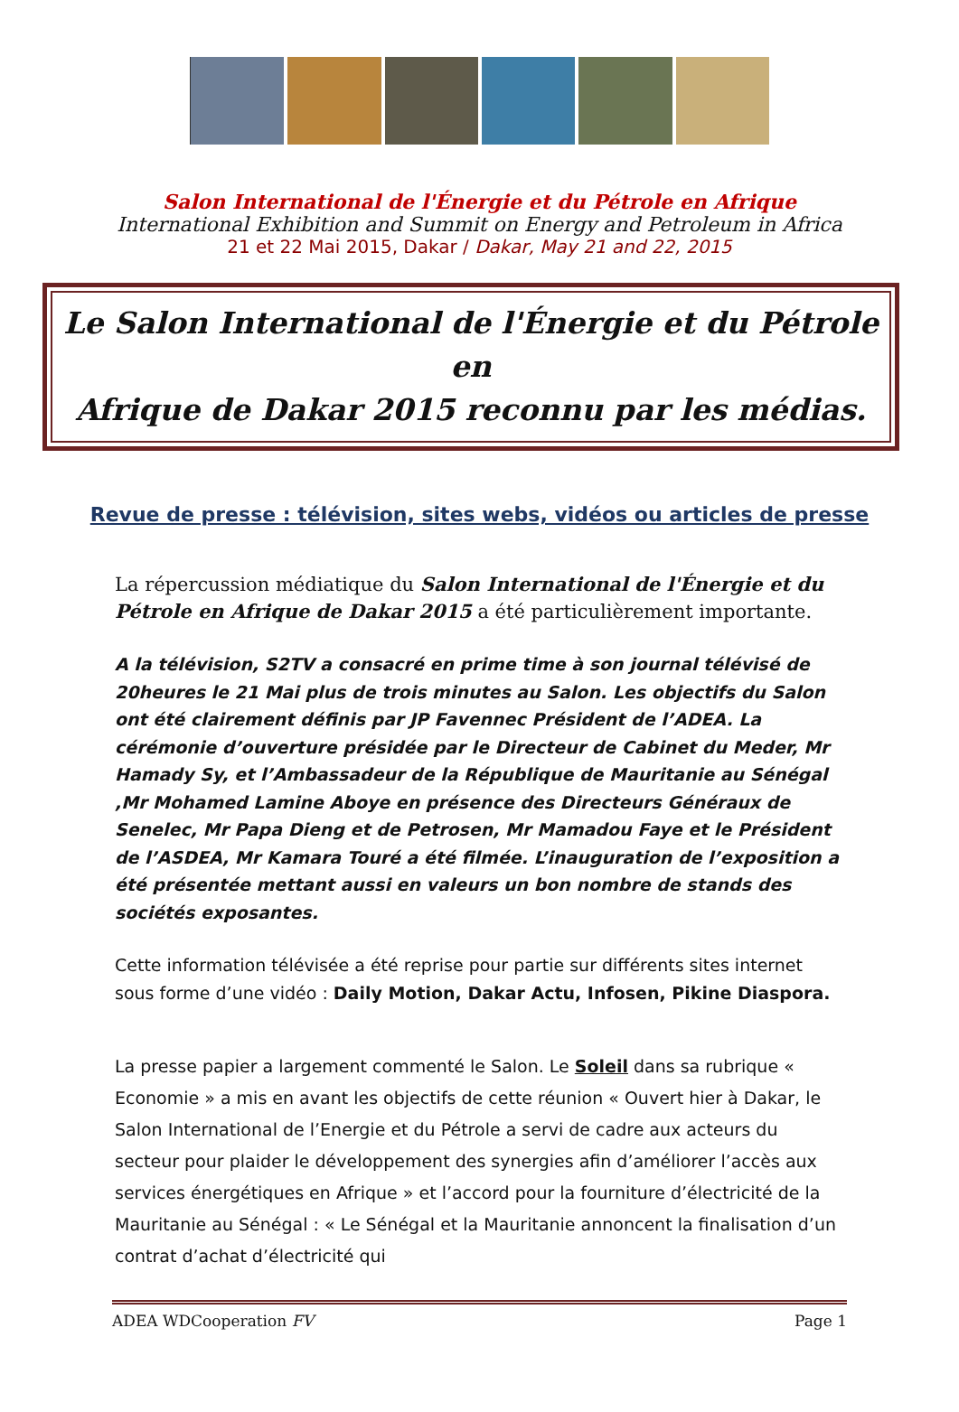Salon International de l'Énergie et du Pétrole en Afrique
International Exhibition and Summit on Energy and Petroleum in Africa
21 et 22 Mai 2015, Dakar / Dakar, May 21 and 22, 2015
Le Salon International de l'Énergie et du Pétrole en
Afrique de Dakar 2015 reconnu par les médias.
Revue de presse : télévision, sites webs, vidéos ou articles de presse
La répercussion médiatique du Salon International de l'Énergie et du Pétrole en Afrique de Dakar 2015 a été particulièrement importante.
A la télévision, S2TV a consacré en prime time à son journal télévisé de 20heures le 21 Mai plus de trois minutes au Salon. Les objectifs du Salon ont été clairement définis par JP Favennec Président de l’ADEA. La cérémonie d’ouverture présidée par le Directeur de Cabinet du Meder, Mr Hamady Sy, et l’Ambassadeur de la République de Mauritanie au Sénégal ,Mr Mohamed Lamine Aboye en présence des Directeurs Généraux de Senelec, Mr Papa Dieng et de Petrosen, Mr Mamadou Faye et le Président de l’ASDEA, Mr Kamara Touré a été filmée. L’inauguration de l’exposition a été présentée mettant aussi en valeurs un bon nombre de stands des sociétés exposantes.
Cette information télévisée a été reprise pour partie sur différents sites internet sous forme d’une vidéo : Daily Motion, Dakar Actu, Infosen, Pikine Diaspora.
La presse papier a largement commenté le Salon. Le Soleil dans sa rubrique « Economie » a mis en avant les objectifs de cette réunion « Ouvert hier à Dakar, le Salon International de l’Energie et du Pétrole a servi de cadre aux acteurs du secteur pour plaider le développement des synergies afin d’améliorer l’accès aux services énergétiques en Afrique » et l’accord pour la fourniture d’électricité de la Mauritanie au Sénégal : « Le Sénégal et la Mauritanie annoncent la finalisation d’un contrat d’achat d’électricité qui
ADEA WDCooperation FV Page 1